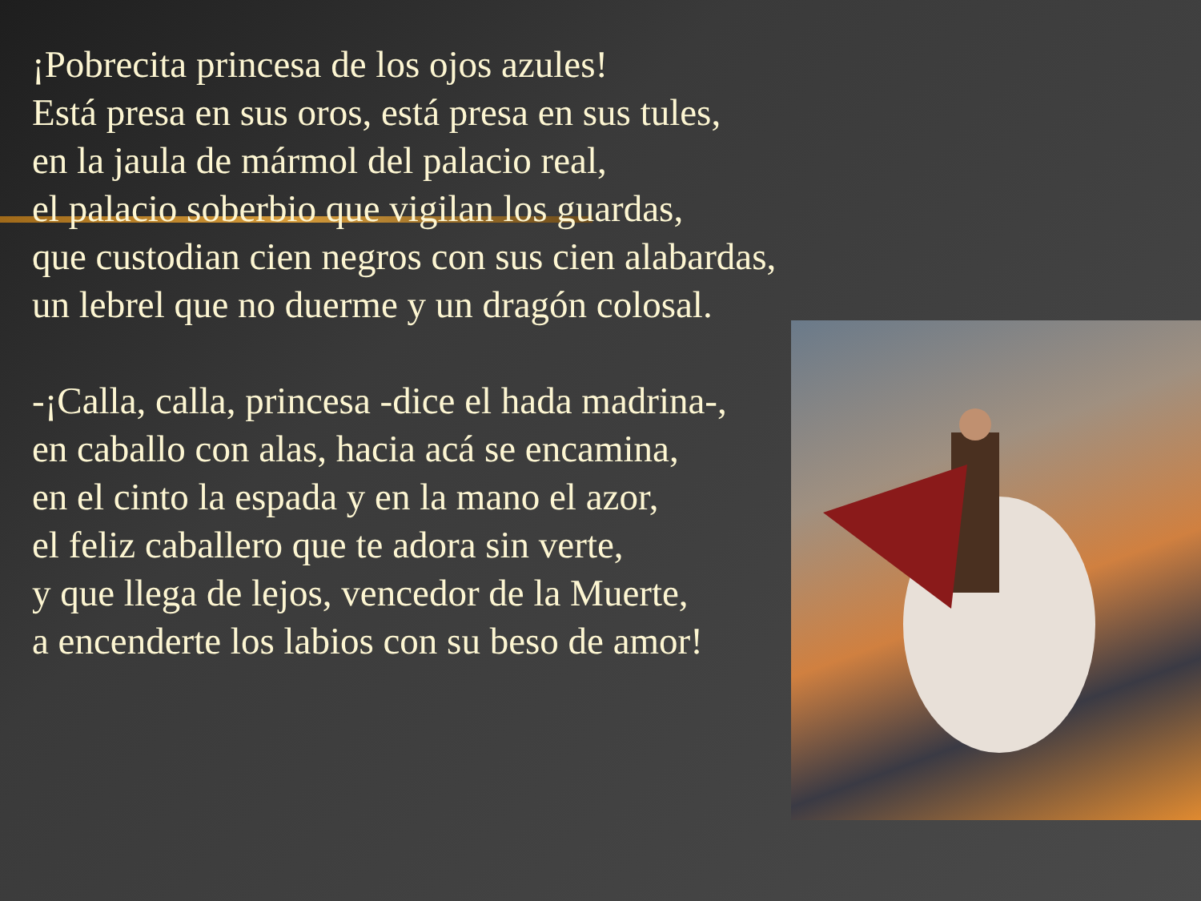¡Pobrecita princesa de los ojos azules!
Está presa en sus oros, está presa en sus tules,
en la jaula de mármol del palacio real,
el palacio soberbio que vigilan los guardas,
que custodian cien negros con sus cien alabardas,
un lebrel que no duerme y un dragón colosal.
-¡Calla, calla, princesa -dice el hada madrina-,
en caballo con alas, hacia acá se encamina,
en el cinto la espada y en la mano el azor,
el feliz caballero que te adora sin verte,
y que llega de lejos, vencedor de la Muerte,
a encenderte los labios con su beso de amor!